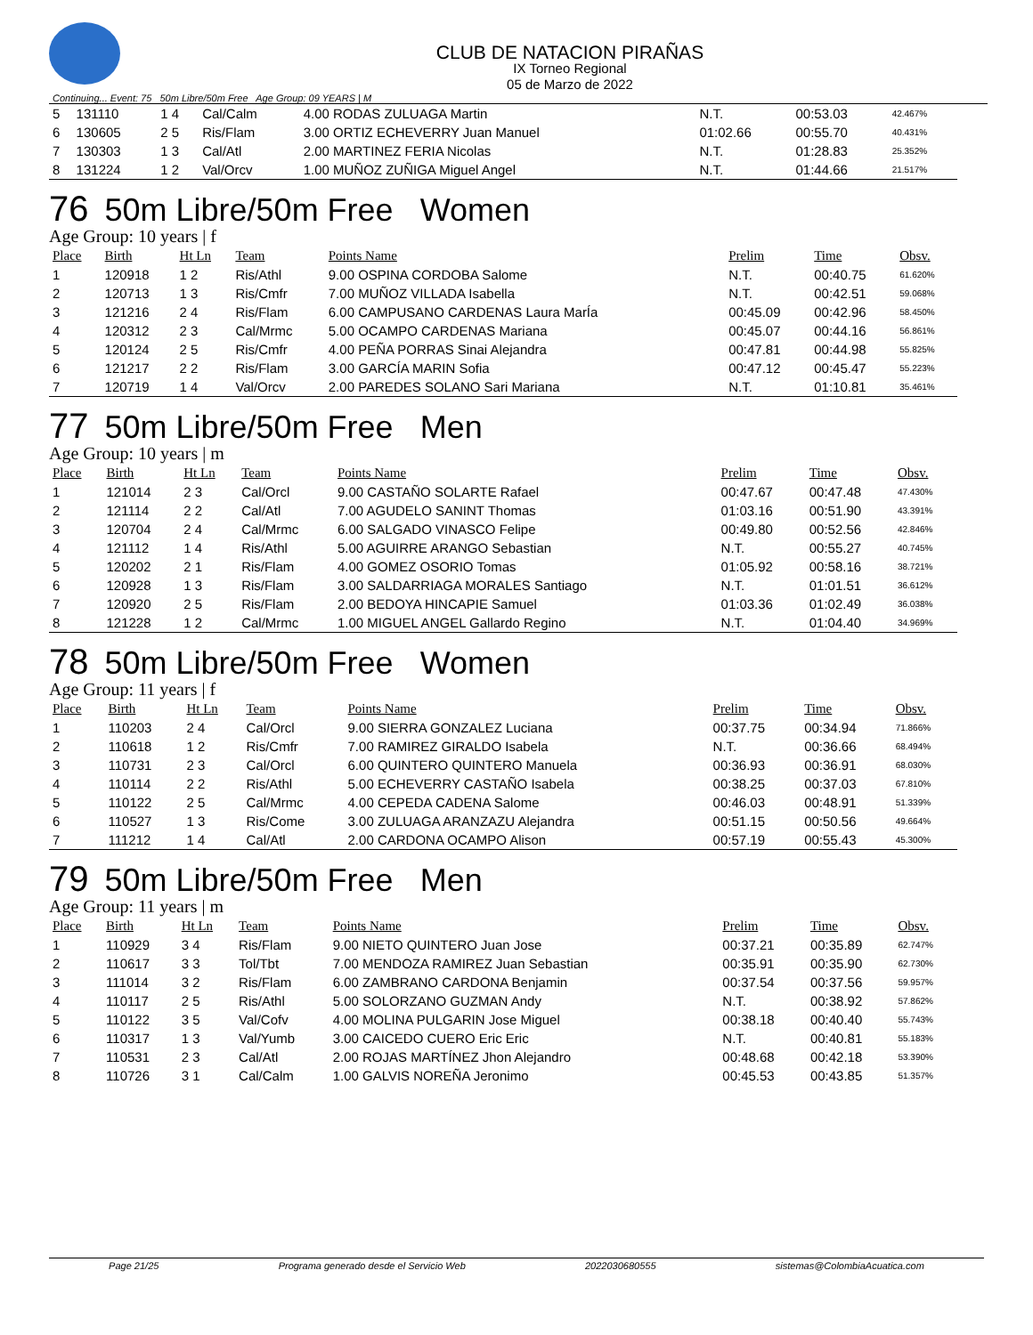CLUB DE NATACION PIRAÑAS
IX Torneo Regional
05 de Marzo de 2022
Continuing... Event: 75 50m Libre/50m Free Age Group: 09 YEARS | M
| 5 | 131110 | 1 4 | Cal/Calm | 4.00 RODAS ZULUAGA Martin | N.T. | 00:53.03 | 42.467% |
| 6 | 130605 | 2 5 | Ris/Flam | 3.00 ORTIZ ECHEVERRY Juan Manuel | 01:02.66 | 00:55.70 | 40.431% |
| 7 | 130303 | 1 3 | Cal/Atl | 2.00 MARTINEZ FERIA Nicolas | N.T. | 01:28.83 | 25.352% |
| 8 | 131224 | 1 2 | Val/Orcv | 1.00 MUÑOZ ZUÑIGA Miguel Angel | N.T. | 01:44.66 | 21.517% |
76 50m Libre/50m Free Women
Age Group: 10 years | f
| Place | Birth | Ht Ln | Team | Points Name | Prelim | Time | Obsv. |
| --- | --- | --- | --- | --- | --- | --- | --- |
| 1 | 120918 | 1 2 | Ris/Athl | 9.00 OSPINA CORDOBA Salome | N.T. | 00:40.75 | 61.620% |
| 2 | 120713 | 1 3 | Ris/Cmfr | 7.00 MUÑOZ VILLADA Isabella | N.T. | 00:42.51 | 59.068% |
| 3 | 121216 | 2 4 | Ris/Flam | 6.00 CAMPUSANO CARDENAS Laura MarÍa | 00:45.09 | 00:42.96 | 58.450% |
| 4 | 120312 | 2 3 | Cal/Mrmc | 5.00 OCAMPO CARDENAS Mariana | 00:45.07 | 00:44.16 | 56.861% |
| 5 | 120124 | 2 5 | Ris/Cmfr | 4.00 PEÑA PORRAS Sinai Alejandra | 00:47.81 | 00:44.98 | 55.825% |
| 6 | 121217 | 2 2 | Ris/Flam | 3.00 GARCÍA MARIN Sofia | 00:47.12 | 00:45.47 | 55.223% |
| 7 | 120719 | 1 4 | Val/Orcv | 2.00 PAREDES SOLANO Sari Mariana | N.T. | 01:10.81 | 35.461% |
77 50m Libre/50m Free Men
Age Group: 10 years | m
| Place | Birth | Ht Ln | Team | Points Name | Prelim | Time | Obsv. |
| --- | --- | --- | --- | --- | --- | --- | --- |
| 1 | 121014 | 2 3 | Cal/Orcl | 9.00 CASTAÑO SOLARTE Rafael | 00:47.67 | 00:47.48 | 47.430% |
| 2 | 121114 | 2 2 | Cal/Atl | 7.00 AGUDELO SANINT Thomas | 01:03.16 | 00:51.90 | 43.391% |
| 3 | 120704 | 2 4 | Cal/Mrmc | 6.00 SALGADO VINASCO Felipe | 00:49.80 | 00:52.56 | 42.846% |
| 4 | 121112 | 1 4 | Ris/Athl | 5.00 AGUIRRE ARANGO Sebastian | N.T. | 00:55.27 | 40.745% |
| 5 | 120202 | 2 1 | Ris/Flam | 4.00 GOMEZ OSORIO Tomas | 01:05.92 | 00:58.16 | 38.721% |
| 6 | 120928 | 1 3 | Ris/Flam | 3.00 SALDARRIAGA MORALES Santiago | N.T. | 01:01.51 | 36.612% |
| 7 | 120920 | 2 5 | Ris/Flam | 2.00 BEDOYA HINCAPIE Samuel | 01:03.36 | 01:02.49 | 36.038% |
| 8 | 121228 | 1 2 | Cal/Mrmc | 1.00 MIGUEL ANGEL Gallardo Regino | N.T. | 01:04.40 | 34.969% |
78 50m Libre/50m Free Women
Age Group: 11 years | f
| Place | Birth | Ht Ln | Team | Points Name | Prelim | Time | Obsv. |
| --- | --- | --- | --- | --- | --- | --- | --- |
| 1 | 110203 | 2 4 | Cal/Orcl | 9.00 SIERRA GONZALEZ Luciana | 00:37.75 | 00:34.94 | 71.866% |
| 2 | 110618 | 1 2 | Ris/Cmfr | 7.00 RAMIREZ GIRALDO Isabela | N.T. | 00:36.66 | 68.494% |
| 3 | 110731 | 2 3 | Cal/Orcl | 6.00 QUINTERO QUINTERO Manuela | 00:36.93 | 00:36.91 | 68.030% |
| 4 | 110114 | 2 2 | Ris/Athl | 5.00 ECHEVERRY CASTAÑO Isabela | 00:38.25 | 00:37.03 | 67.810% |
| 5 | 110122 | 2 5 | Cal/Mrmc | 4.00 CEPEDA CADENA Salome | 00:46.03 | 00:48.91 | 51.339% |
| 6 | 110527 | 1 3 | Ris/Come | 3.00 ZULUAGA ARANZAZU Alejandra | 00:51.15 | 00:50.56 | 49.664% |
| 7 | 111212 | 1 4 | Cal/Atl | 2.00 CARDONA OCAMPO Alison | 00:57.19 | 00:55.43 | 45.300% |
79 50m Libre/50m Free Men
Age Group: 11 years | m
| Place | Birth | Ht Ln | Team | Points Name | Prelim | Time | Obsv. |
| --- | --- | --- | --- | --- | --- | --- | --- |
| 1 | 110929 | 3 4 | Ris/Flam | 9.00 NIETO QUINTERO Juan Jose | 00:37.21 | 00:35.89 | 62.747% |
| 2 | 110617 | 3 3 | Tol/Tbt | 7.00 MENDOZA RAMIREZ Juan Sebastian | 00:35.91 | 00:35.90 | 62.730% |
| 3 | 111014 | 3 2 | Ris/Flam | 6.00 ZAMBRANO CARDONA Benjamin | 00:37.54 | 00:37.56 | 59.957% |
| 4 | 110117 | 2 5 | Ris/Athl | 5.00 SOLORZANO GUZMAN Andy | N.T. | 00:38.92 | 57.862% |
| 5 | 110122 | 3 5 | Val/Cofv | 4.00 MOLINA PULGARIN Jose Miguel | 00:38.18 | 00:40.40 | 55.743% |
| 6 | 110317 | 1 3 | Val/Yumb | 3.00 CAICEDO CUERO Eric Eric | N.T. | 00:40.81 | 55.183% |
| 7 | 110531 | 2 3 | Cal/Atl | 2.00 ROJAS MARTÍNEZ Jhon Alejandro | 00:48.68 | 00:42.18 | 53.390% |
| 8 | 110726 | 3 1 | Cal/Calm | 1.00 GALVIS NOREÑA Jeronimo | 00:45.53 | 00:43.85 | 51.357% |
Page 21/25 Programa generado desde el Servicio Web 2022030680555 sistemas@ColombiaAcuatica.com